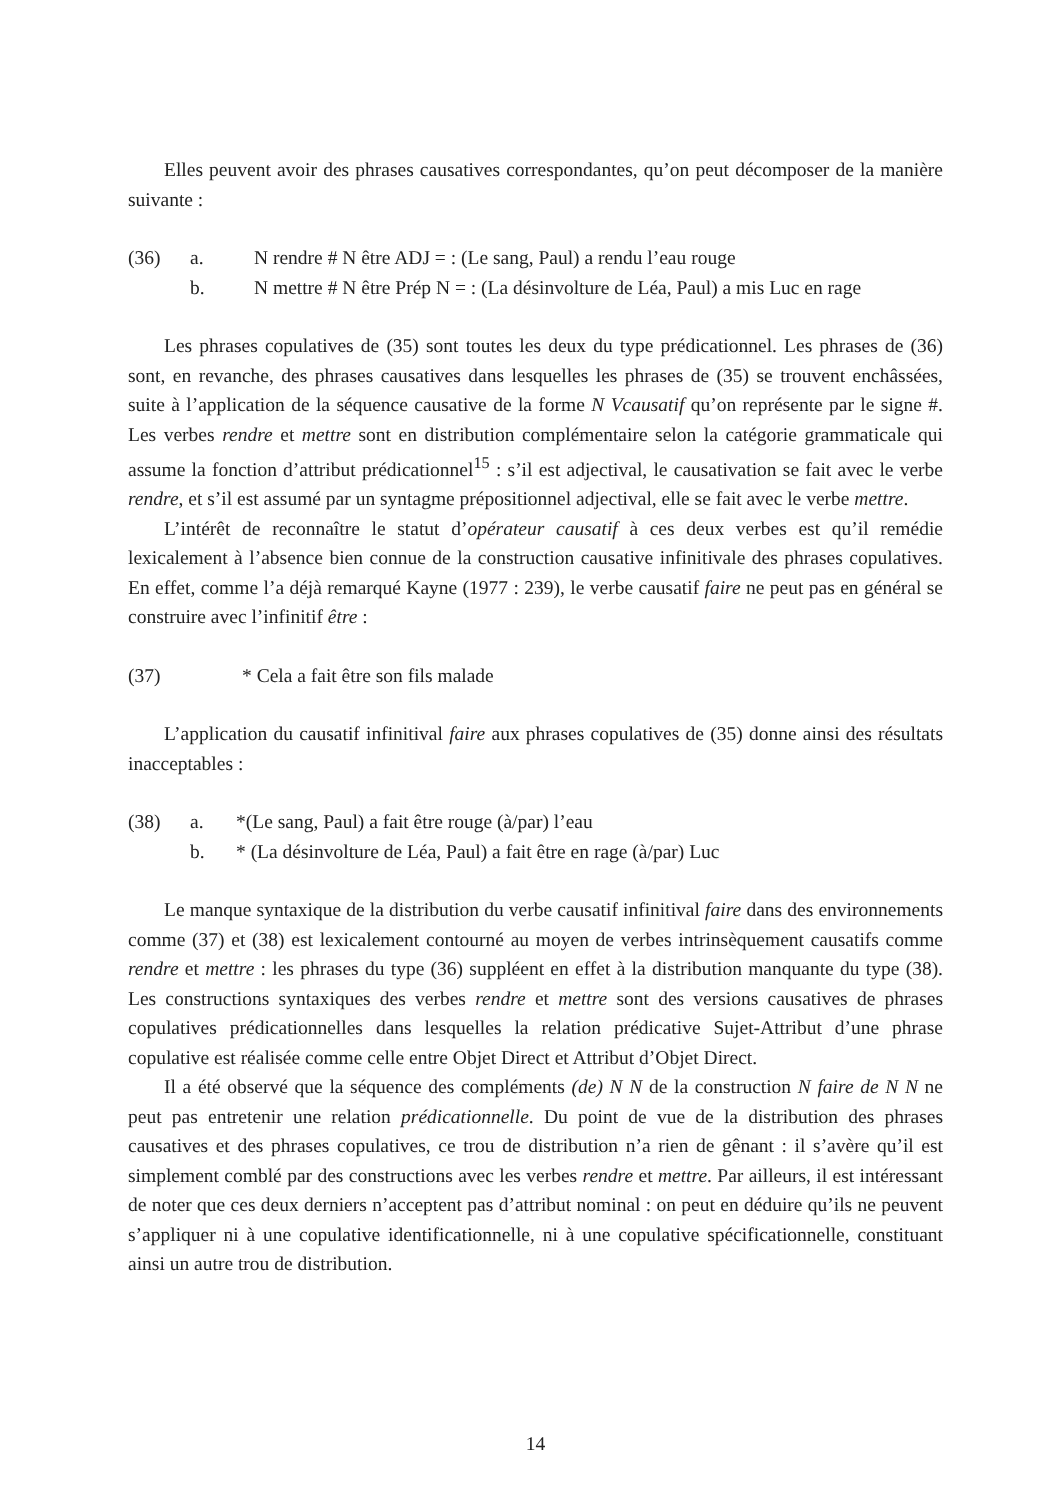Elles peuvent avoir des phrases causatives correspondantes, qu’on peut décomposer de la manière suivante :
(36) a. N rendre # N être ADJ = : (Le sang, Paul) a rendu l’eau rouge
b. N mettre # N être Prép N = : (La désinvolture de Léa, Paul) a mis Luc en rage
Les phrases copulatives de (35) sont toutes les deux du type prédicationnel. Les phrases de (36) sont, en revanche, des phrases causatives dans lesquelles les phrases de (35) se trouvent enchâssées, suite à l’application de la séquence causative de la forme N Vcausatif qu’on représente par le signe #. Les verbes rendre et mettre sont en distribution complémentaire selon la catégorie grammaticale qui assume la fonction d’attribut prédicationnel<sup>15</sup> : s’il est adjectival, le causativation se fait avec le verbe rendre, et s’il est assumé par un syntagme prépositionnel adjectival, elle se fait avec le verbe mettre.
L’intérêt de reconnaître le statut d’opérateur causatif à ces deux verbes est qu’il remédie lexicalement à l’absence bien connue de la construction causative infinitivale des phrases copulatives. En effet, comme l’a déjà remarqué Kayne (1977 : 239), le verbe causatif faire ne peut pas en général se construire avec l’infinitif être :
(37) * Cela a fait être son fils malade
L’application du causatif infinitival faire aux phrases copulatives de (35) donne ainsi des résultats inacceptables :
(38) a. *(Le sang, Paul) a fait être rouge (à/par) l’eau
b. * (La désinvolture de Léa, Paul) a fait être en rage (à/par) Luc
Le manque syntaxique de la distribution du verbe causatif infinitival faire dans des environnements comme (37) et (38) est lexicalement contourné au moyen de verbes intrinsèquement causatifs comme rendre et mettre : les phrases du type (36) suppléent en effet à la distribution manquante du type (38). Les constructions syntaxiques des verbes rendre et mettre sont des versions causatives de phrases copulatives prédicationnelles dans lesquelles la relation prédicative Sujet-Attribut d’une phrase copulative est réalisée comme celle entre Objet Direct et Attribut d’Objet Direct.
Il a été observé que la séquence des compléments (de) N N de la construction N faire de N N ne peut pas entretenir une relation prédicationnelle. Du point de vue de la distribution des phrases causatives et des phrases copulatives, ce trou de distribution n’a rien de gênant : il s’avère qu’il est simplement comblé par des constructions avec les verbes rendre et mettre. Par ailleurs, il est intéressant de noter que ces deux derniers n’acceptent pas d’attribut nominal : on peut en déduire qu’ils ne peuvent s’appliquer ni à une copulative identificationnelle, ni à une copulative spécificationnelle, constituant ainsi un autre trou de distribution.
14